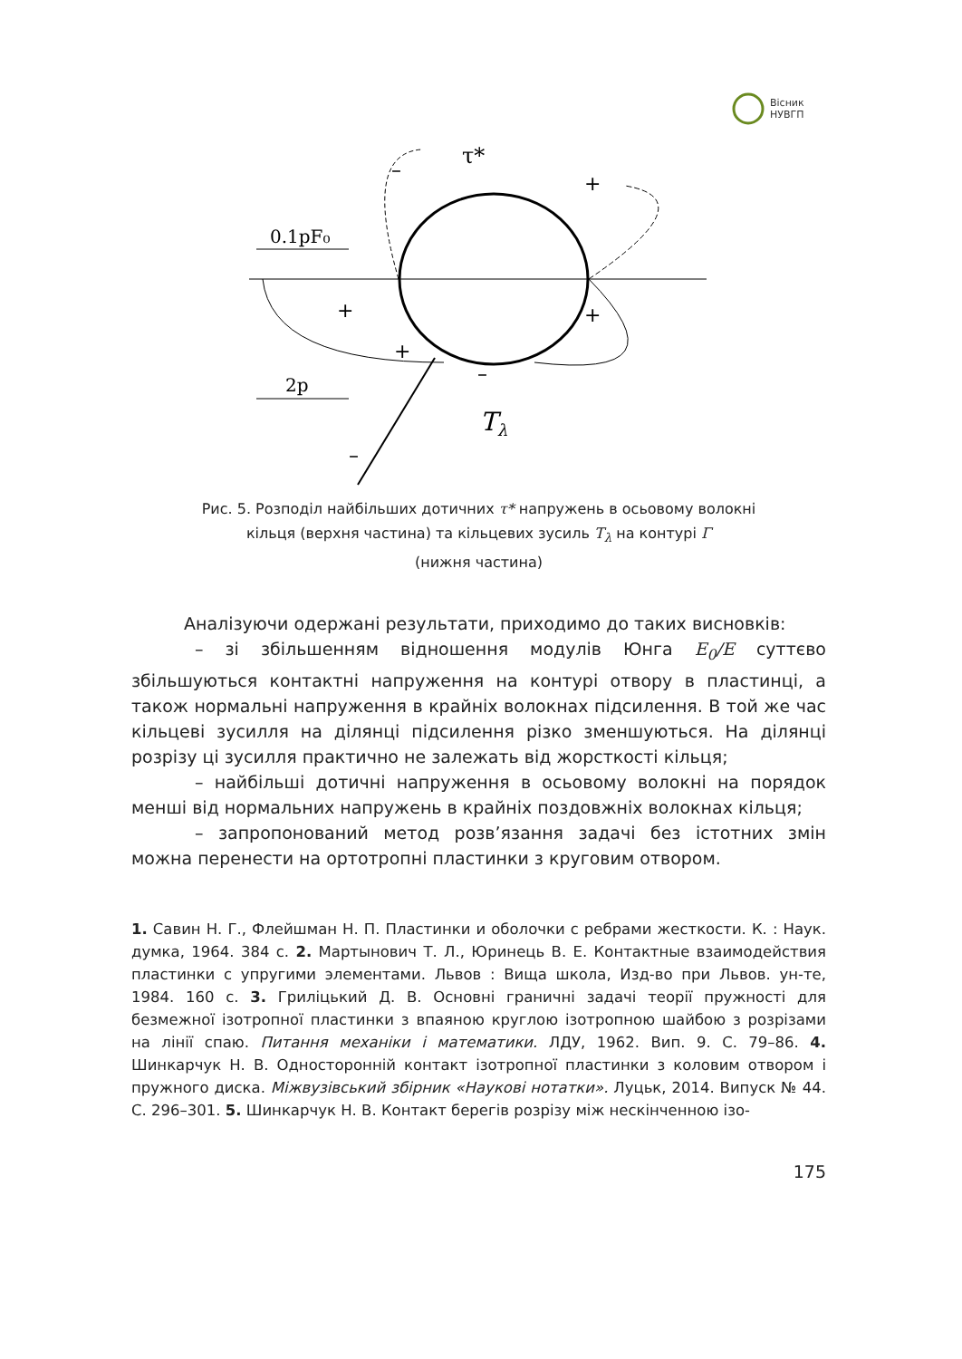Вісник
НУВГП
0.1pF₀
2p
τ*
Tλ
+
+
+
+
–
–
–
Рис. 5. Розподіл найбільших дотичних τ* напружень в осьовому волокні
кільця (верхня частина) та кільцевих зусиль T<sub>λ</sub> на контурі Γ
(нижня частина)
Аналізуючи одержані результати, приходимо до таких висновків:
– зі збільшенням відношення модулів Юнга E<sub>0</sub>/E суттєво збільшуються контактні напруження на контурі отвору в пластинці, а також нормальні напруження в крайніх волокнах підсилення. В той же час кільцеві зусилля на ділянці підсилення різко зменшуються. На ділянці розрізу ці зусилля практично не залежать від жорсткості кільця;
– найбільші дотичні напруження в осьовому волокні на порядок менші від нормальних напружень в крайніх поздовжніх волокнах кільця;
– запропонований метод розв’язання задачі без істотних змін можна перенести на ортотропні пластинки з круговим отвором.
1. Савин Н. Г., Флейшман Н. П. Пластинки и оболочки с ребрами жесткости. К. : Наук. думка, 1964. 384 с. 2. Мартынович Т. Л., Юринець В. Е. Контактные взаимодействия пластинки с упругими элементами. Львов : Вища школа, Изд-во при Львов. ун-те, 1984. 160 с. 3. Гриліцький Д. В. Основні граничні задачі теорії пружності для безмежної ізотропної пластинки з впаяною круглою ізотропною шайбою з розрізами на лінії спаю. Питання механіки і математики. ЛДУ, 1962. Вип. 9. С. 79–86. 4. Шинкарчук Н. В. Односторонній контакт ізотропної пластинки з коловим отвором і пружного диска. Міжвузівський збірник «Наукові нотатки». Луцьк, 2014. Випуск № 44. С. 296–301. 5. Шинкарчук Н. В. Контакт берегів розрізу між нескінченною ізо-
175